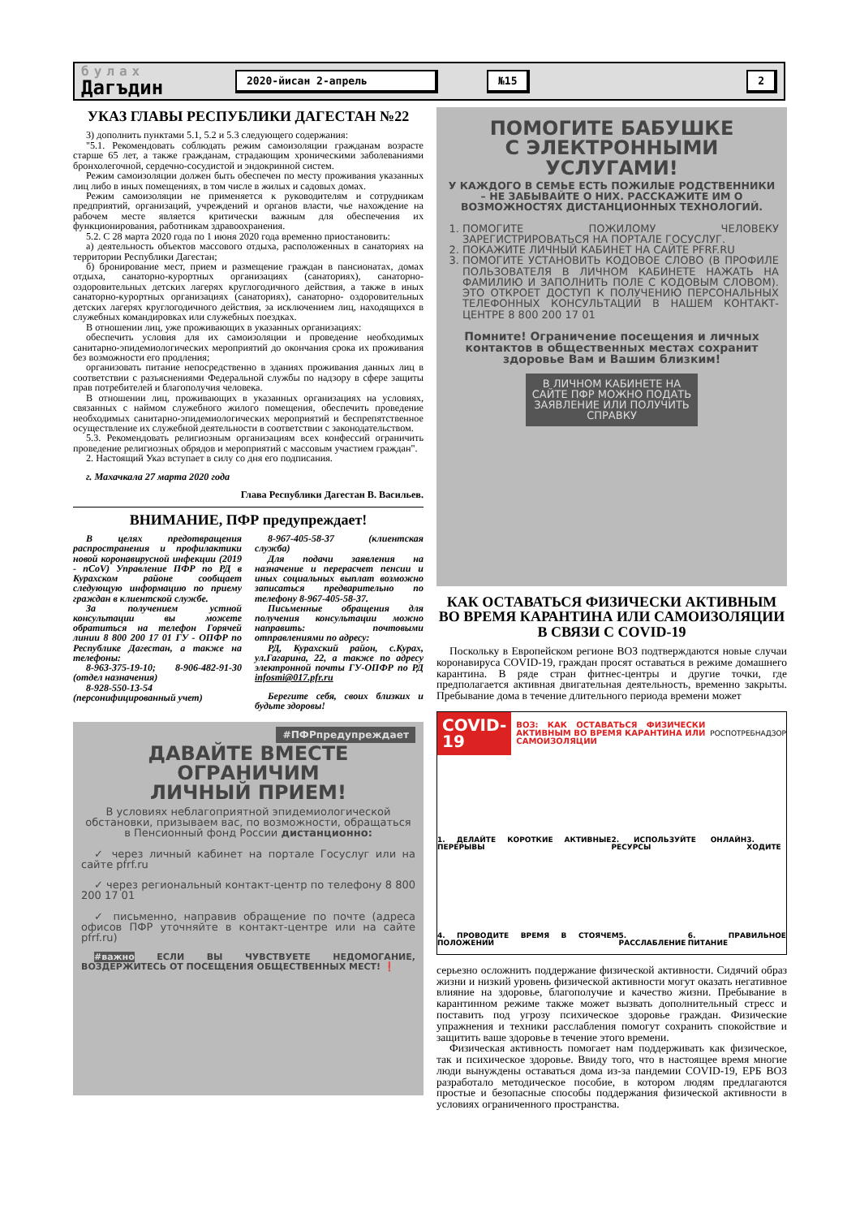булах
Дагъдин
2020-йисан 2-апрель №15 2
УКАЗ ГЛАВЫ РЕСПУБЛИКИ ДАГЕСТАН №22
3) дополнить пунктами 5.1, 5.2 и 5.3 следующего содержания:
"5.1. Рекомендовать соблюдать режим самоизоляции гражданам возрасте старше 65 лет, а также гражданам, страдающим хроническими заболеваниями бронхолегочной, сердечно-сосудистой и эндокринной систем.
Режим самоизоляции должен быть обеспечен по месту проживания указанных лиц либо в иных помещениях, в том числе в жилых и садовых домах.
Режим самоизоляции не применяется к руководителям и сотрудникам предприятий, организаций, учреждений и органов власти, чье нахождение на рабочем месте является критически важным для обеспечения их функционирования, работникам здравоохранения.
5.2. С 28 марта 2020 года по 1 июня 2020 года временно приостановить:
а) деятельность объектов массового отдыха, расположенных в санаториях на территории Республики Дагестан;
б) бронирование мест, прием и размещение граждан в пансионатах, домах отдыха, санаторно-курортных организациях (санаториях), санаторно- оздоровительных детских лагерях круглогодичного действия, а также в иных санаторно-курортных организациях (санаториях), санаторно- оздоровительных детских лагерях круглогодичного действия, за исключением лиц, находящихся в служебных командировках или служебных поездках.
В отношении лиц, уже проживающих в указанных организациях:
обеспечить условия для их самоизоляции и проведение необходимых санитарно-эпидемиологических мероприятий до окончания срока их проживания без возможности его продления;
организовать питание непосредственно в зданиях проживания данных лиц в соответствии с разъяснениями Федеральной службы по надзору в сфере защиты прав потребителей и благополучия человека.
В отношении лиц, проживающих в указанных организациях на условиях, связанных с наймом служебного жилого помещения, обеспечить проведение необходимых санитарно-эпидемиологических мероприятий и беспрепятственное осуществление их служебной деятельности в соответствии с законодательством.
5.3. Рекомендовать религиозным организациям всех конфессий ограничить проведение религиозных обрядов и мероприятий с массовым участием граждан".
2. Настоящий Указ вступает в силу со дня его подписания.
г. Махачкала 27 марта 2020 года
Глава Республики Дагестан В. Васильев.
ВНИМАНИЕ, ПФР предупреждает!
В целях предотвращения распространения и профилактики новой коронавирусной инфекции (2019 - nCoV) Управление ПФР по РД в Курахском районе сообщает следующую информацию по приему граждан в клиентской службе.
За получением устной консультации вы можете обратиться на телефон Горячей линии 8 800 200 17 01 ГУ - ОПФР по Республике Дагестан, а также на телефоны:
8-963-375-19-10; 8-906-482-91-30 (отдел назначения)
8-928-550-13-54 (персонифицированный учет)
8-967-405-58-37 (клиентская служба)
Для подачи заявления на назначение и перерасчет пенсии и иных социальных выплат возможно записаться предварительно по телефону 8-967-405-58-37.
Письменные обращения для получения консультации можно направить: почтовыми отправлениями по адресу:
РД, Курахский район, с.Курах, ул.Гагарина, 22, а также по адресу электронной почты ГУ-ОПФР по РД infosmi@017.pfr.ru
Берегите себя, своих близких и будьте здоровы!
#ПФРпредупреждает
ДАВАЙТЕ ВМЕСТЕ
ОГРАНИЧИМ
ЛИЧНЫЙ ПРИЕМ!
В условиях неблагоприятной эпидемиологической обстановки, призываем вас, по возможности, обращаться в Пенсионный фонд России дистанционно:
✓ через личный кабинет на портале Госуслуг или на сайте pfrf.ru
✓ через региональный контакт-центр по телефону 8 800 200 17 01
✓ письменно, направив обращение по почте (адреса офисов ПФР уточняйте в контакт-центре или на сайте pfrf.ru)
#важно ЕСЛИ ВЫ ЧУВСТВУЕТЕ НЕДОМОГАНИЕ, ВОЗДЕРЖИТЕСЬ ОТ ПОСЕЩЕНИЯ ОБЩЕСТВЕННЫХ МЕСТ! ❗
ПОМОГИТЕ БАБУШКЕ
С ЭЛЕКТРОННЫМИ
УСЛУГАМИ!
У КАЖДОГО В СЕМЬЕ ЕСТЬ ПОЖИЛЫЕ РОДСТВЕННИКИ – НЕ ЗАБЫВАЙТЕ О НИХ. РАССКАЖИТЕ ИМ О ВОЗМОЖНОСТЯХ ДИСТАНЦИОННЫХ ТЕХНОЛОГИЙ.
1. ПОМОГИТЕ ПОЖИЛОМУ ЧЕЛОВЕКУ ЗАРЕГИСТРИРОВАТЬСЯ НА ПОРТАЛЕ ГОСУСЛУГ.
2. ПОКАЖИТЕ ЛИЧНЫЙ КАБИНЕТ НА САЙТЕ PFRF.RU
3. ПОМОГИТЕ УСТАНОВИТЬ КОДОВОЕ СЛОВО (В ПРОФИЛЕ ПОЛЬЗОВАТЕЛЯ В ЛИЧНОМ КАБИНЕТЕ НАЖАТЬ НА ФАМИЛИЮ И ЗАПОЛНИТЬ ПОЛЕ С КОДОВЫМ СЛОВОМ). ЭТО ОТКРОЕТ ДОСТУП К ПОЛУЧЕНИЮ ПЕРСОНАЛЬНЫХ ТЕЛЕФОННЫХ КОНСУЛЬТАЦИЙ В НАШЕМ КОНТАКТ-ЦЕНТРЕ 8 800 200 17 01
Помните! Ограничение посещения и личных контактов в общественных местах сохранит здоровье Вам и Вашим близким!
В ЛИЧНОМ КАБИНЕТЕ НА САЙТЕ ПФР МОЖНО ПОДАТЬ ЗАЯВЛЕНИЕ ИЛИ ПОЛУЧИТЬ СПРАВКУ
КАК ОСТАВАТЬСЯ ФИЗИЧЕСКИ АКТИВНЫМ ВО ВРЕМЯ КАРАНТИНА ИЛИ САМОИЗОЛЯЦИИ В СВЯЗИ С COVID-19
Поскольку в Европейском регионе ВОЗ подтверждаются новые случаи коронавируса COVID-19, граждан просят оставаться в режиме домашнего карантина. В ряде стран фитнес-центры и другие точки, где предполагается активная двигательная деятельность, временно закрыты. Пребывание дома в течение длительного периода времени может
COVID-19 ВОЗ: КАК ОСТАВАТЬСЯ ФИЗИЧЕСКИ АКТИВНЫМ ВО ВРЕМЯ КАРАНТИНА ИЛИ САМОИЗОЛЯЦИИ РОСПОТРЕБНАДЗОР
1. ДЕЛАЙТЕ КОРОТКИЕ АКТИВНЫЕ ПЕРЕРЫВЫ 2. ИСПОЛЬЗУЙТЕ ОНЛАЙН РЕСУРСЫ 3. ХОДИТЕ
4. ПРОВОДИТЕ ВРЕМЯ В СТОЯЧЕМ ПОЛОЖЕНИИ 5. РАССЛАБЛЕНИЕ 6. ПРАВИЛЬНОЕ ПИТАНИЕ
серьезно осложнить поддержание физической активности. Сидячий образ жизни и низкий уровень физической активности могут оказать негативное влияние на здоровье, благополучие и качество жизни. Пребывание в карантинном режиме также может вызвать дополнительный стресс и поставить под угрозу психическое здоровье граждан. Физические упражнения и техники расслабления помогут сохранить спокойствие и защитить ваше здоровье в течение этого времени.
Физическая активность помогает нам поддерживать как физическое, так и психическое здоровье. Ввиду того, что в настоящее время многие люди вынуждены оставаться дома из-за пандемии COVID-19, ЕРБ ВОЗ разработало методическое пособие, в котором людям предлагаются простые и безопасные способы поддержания физической активности в условиях ограниченного пространства.